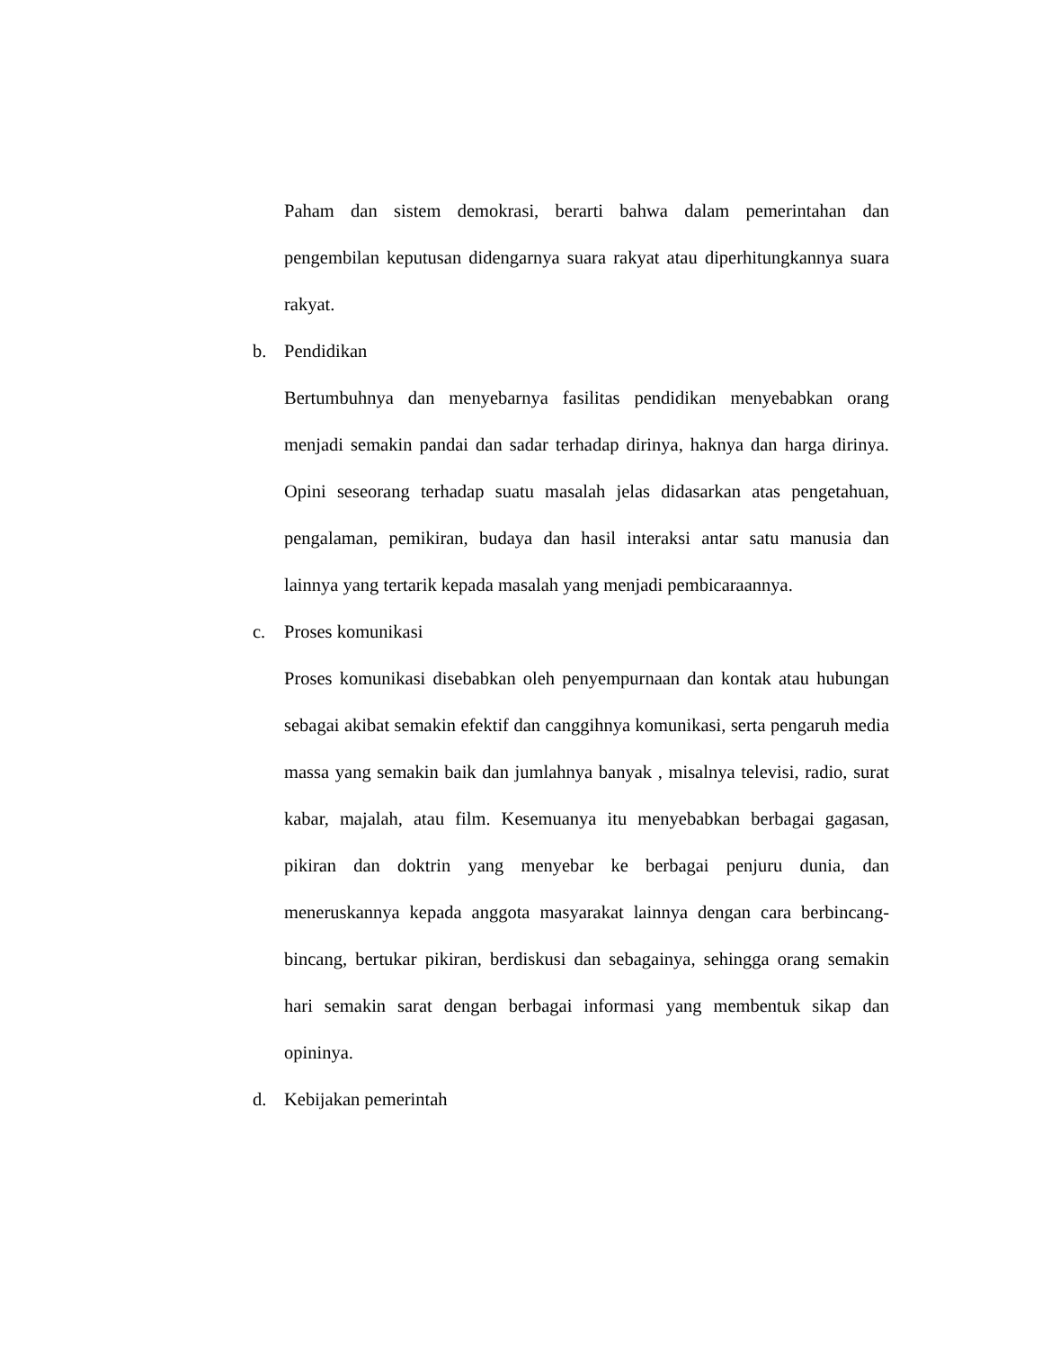Paham dan sistem demokrasi, berarti bahwa dalam pemerintahan dan pengembilan keputusan didengarnya suara rakyat atau diperhitungkannya suara rakyat.
b. Pendidikan
Bertumbuhnya dan menyebarnya fasilitas pendidikan menyebabkan orang menjadi semakin pandai dan sadar terhadap dirinya, haknya dan harga dirinya. Opini seseorang terhadap suatu masalah jelas didasarkan atas pengetahuan, pengalaman, pemikiran, budaya dan hasil interaksi antar satu manusia dan lainnya yang tertarik kepada masalah yang menjadi pembicaraannya.
c. Proses komunikasi
Proses komunikasi disebabkan oleh penyempurnaan dan kontak atau hubungan sebagai akibat semakin efektif dan canggihnya komunikasi, serta pengaruh media massa yang semakin baik dan jumlahnya banyak , misalnya televisi, radio, surat kabar, majalah, atau film. Kesemuanya itu menyebabkan berbagai gagasan, pikiran dan doktrin yang menyebar ke berbagai penjuru dunia, dan meneruskannya kepada anggota masyarakat lainnya dengan cara berbincang-bincang, bertukar pikiran, berdiskusi dan sebagainya, sehingga orang semakin hari semakin sarat dengan berbagai informasi yang membentuk sikap dan opininya.
d. Kebijakan pemerintah